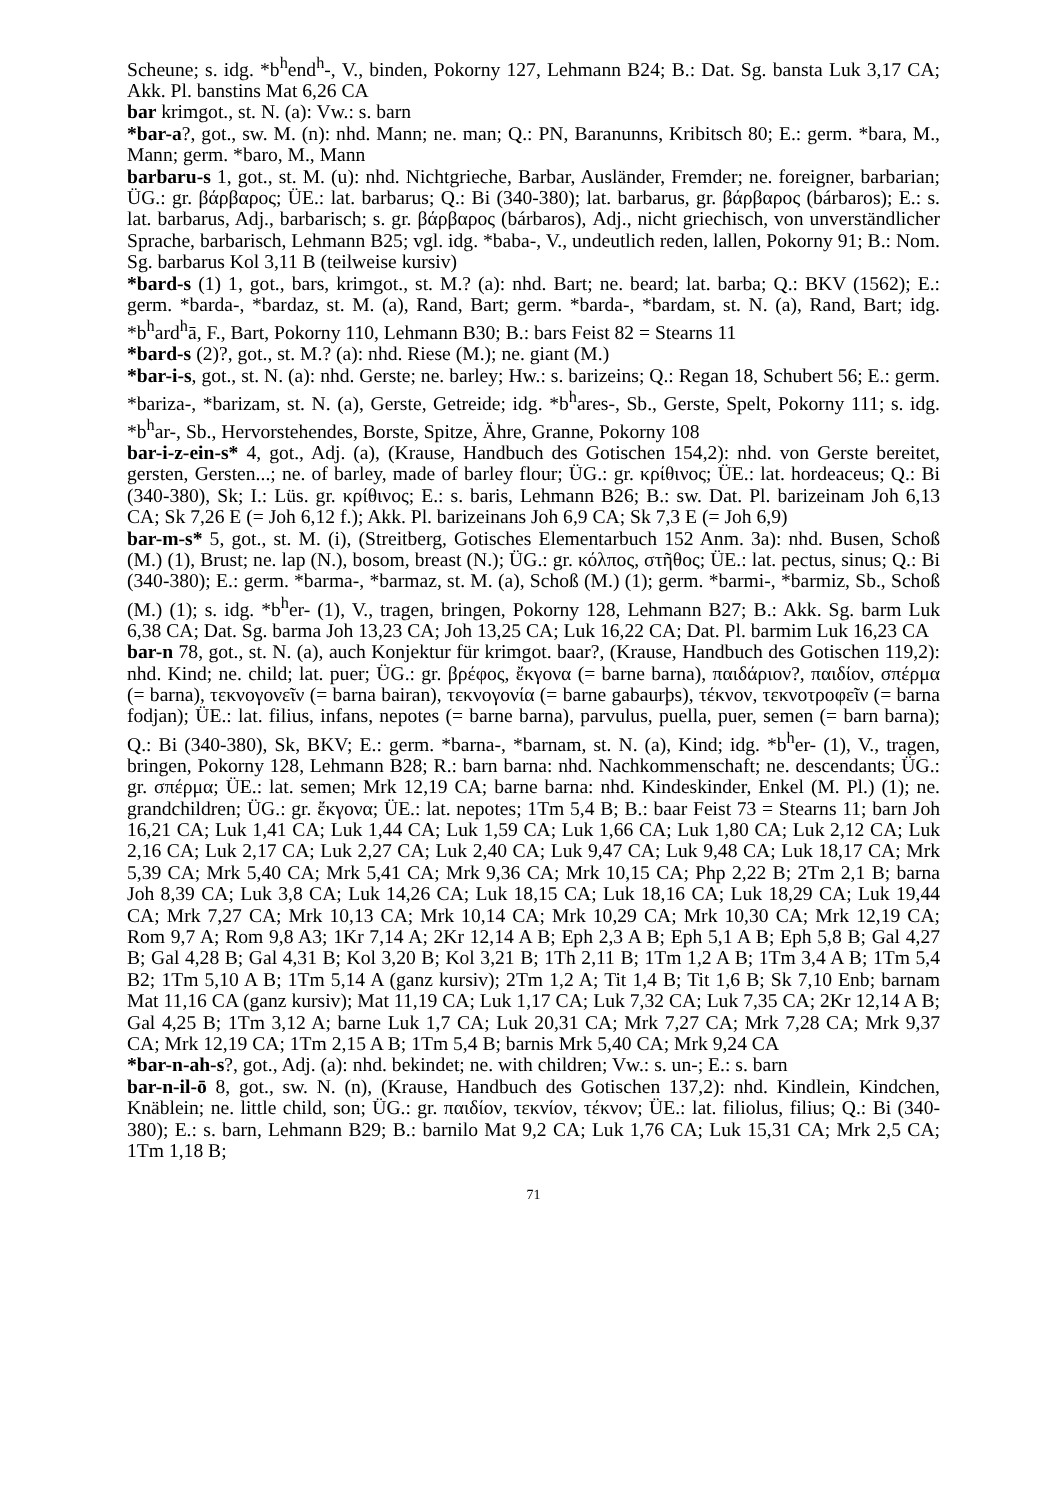Scheune; s. idg. *b<sup>h</sup>end<sup>h</sup>-, V., binden, Pokorny 127, Lehmann B24; B.: Dat. Sg. bansta Luk 3,17 CA; Akk. Pl. banstins Mat 6,26 CA
bar krimgot., st. N. (a): Vw.: s. barn
*bar-a?, got., sw. M. (n): nhd. Mann; ne. man; Q.: PN, Baranunns, Kribitsch 80; E.: germ. *bara, M., Mann; germ. *baro, M., Mann
barbaru-s 1, got., st. M. (u): nhd. Nichtgrieche, Barbar, Ausländer, Fremder; ne. foreigner, barbarian; ÜG.: gr. βάρβαρος; ÜE.: lat. barbarus; Q.: Bi (340-380); lat. barbarus, gr. βάρβαρος (bárbaros); E.: s. lat. barbarus, Adj., barbarisch; s. gr. βάρβαρος (bárbaros), Adj., nicht griechisch, von unverständlicher Sprache, barbarisch, Lehmann B25; vgl. idg. *baba-, V., undeutlich reden, lallen, Pokorny 91; B.: Nom. Sg. barbarus Kol 3,11 B (teilweise kursiv)
*bard-s (1) 1, got., bars, krimgot., st. M.? (a): nhd. Bart; ne. beard; lat. barba; Q.: BKV (1562); E.: germ. *barda-, *bardaz, st. M. (a), Rand, Bart; germ. *barda-, *bardam, st. N. (a), Rand, Bart; idg. *b<sup>h</sup>ard<sup>h</sup>ā, F., Bart, Pokorny 110, Lehmann B30; B.: bars Feist 82 = Stearns 11
*bard-s (2)?, got., st. M.? (a): nhd. Riese (M.); ne. giant (M.)
*bar-i-s, got., st. N. (a): nhd. Gerste; ne. barley; Hw.: s. barizeins; Q.: Regan 18, Schubert 56; E.: germ. *bariza-, *barizam, st. N. (a), Gerste, Getreide; idg. *b<sup>h</sup>ares-, Sb., Gerste, Spelt, Pokorny 111; s. idg. *b<sup>h</sup>ar-, Sb., Hervorstehendes, Borste, Spitze, Ähre, Granne, Pokorny 108
bar-i-z-ein-s* 4, got., Adj. (a), (Krause, Handbuch des Gotischen 154,2): nhd. von Gerste bereitet, gersten, Gersten...; ne. of barley, made of barley flour; ÜG.: gr. κρίθινος; ÜE.: lat. hordeaceus; Q.: Bi (340-380), Sk; I.: Lüs. gr. κρίθινος; E.: s. baris, Lehmann B26; B.: sw. Dat. Pl. barizeinam Joh 6,13 CA; Sk 7,26 E (= Joh 6,12 f.); Akk. Pl. barizeinans Joh 6,9 CA; Sk 7,3 E (= Joh 6,9)
bar-m-s* 5, got., st. M. (i), (Streitberg, Gotisches Elementarbuch 152 Anm. 3a): nhd. Busen, Schoß (M.) (1), Brust; ne. lap (N.), bosom, breast (N.); ÜG.: gr. κόλπος, στῆθος; ÜE.: lat. pectus, sinus; Q.: Bi (340-380); E.: germ. *barma-, *barmaz, st. M. (a), Schoß (M.) (1); germ. *barmi-, *barmiz, Sb., Schoß (M.) (1); s. idg. *b<sup>h</sup>er- (1), V., tragen, bringen, Pokorny 128, Lehmann B27; B.: Akk. Sg. barm Luk 6,38 CA; Dat. Sg. barma Joh 13,23 CA; Joh 13,25 CA; Luk 16,22 CA; Dat. Pl. barmim Luk 16,23 CA
bar-n 78, got., st. N. (a), auch Konjektur für krimgot. baar?, (Krause, Handbuch des Gotischen 119,2): nhd. Kind; ne. child; lat. puer; ÜG.: gr. βρέφος, ἔκγονα (= barne barna), παιδάριον?, παιδίον, σπέρμα (= barna), τεκνογονεῖν (= barna bairan), τεκνογονία (= barne gabaurþs), τέκνον, τεκνοτροφεῖν (= barna fodjan); ÜE.: lat. filius, infans, nepotes (= barne barna), parvulus, puella, puer, semen (= barn barna); Q.: Bi (340-380), Sk, BKV; E.: germ. *barna-, *barnam, st. N. (a), Kind; idg. *b<sup>h</sup>er- (1), V., tragen, bringen, Pokorny 128, Lehmann B28; R.: barn barna: nhd. Nachkommenschaft; ne. descendants; ÜG.: gr. σπέρμα; ÜE.: lat. semen; Mrk 12,19 CA; barne barna: nhd. Kindeskinder, Enkel (M. Pl.) (1); ne. grandchildren; ÜG.: gr. ἔκγονα; ÜE.: lat. nepotes; 1Tm 5,4 B; B.: baar Feist 73 = Stearns 11; barn Joh 16,21 CA; Luk 1,41 CA; Luk 1,44 CA; Luk 1,59 CA; Luk 1,66 CA; Luk 1,80 CA; Luk 2,12 CA; Luk 2,16 CA; Luk 2,17 CA; Luk 2,27 CA; Luk 2,40 CA; Luk 9,47 CA; Luk 9,48 CA; Luk 18,17 CA; Mrk 5,39 CA; Mrk 5,40 CA; Mrk 5,41 CA; Mrk 9,36 CA; Mrk 10,15 CA; Php 2,22 B; 2Tm 2,1 B; barna Joh 8,39 CA; Luk 3,8 CA; Luk 14,26 CA; Luk 18,15 CA; Luk 18,16 CA; Luk 18,29 CA; Luk 19,44 CA; Mrk 7,27 CA; Mrk 10,13 CA; Mrk 10,14 CA; Mrk 10,29 CA; Mrk 10,30 CA; Mrk 12,19 CA; Rom 9,7 A; Rom 9,8 A3; 1Kr 7,14 A; 2Kr 12,14 A B; Eph 2,3 A B; Eph 5,1 A B; Eph 5,8 B; Gal 4,27 B; Gal 4,28 B; Gal 4,31 B; Kol 3,20 B; Kol 3,21 B; 1Th 2,11 B; 1Tm 1,2 A B; 1Tm 3,4 A B; 1Tm 5,4 B2; 1Tm 5,10 A B; 1Tm 5,14 A (ganz kursiv); 2Tm 1,2 A; Tit 1,4 B; Tit 1,6 B; Sk 7,10 Enb; barnam Mat 11,16 CA (ganz kursiv); Mat 11,19 CA; Luk 1,17 CA; Luk 7,32 CA; Luk 7,35 CA; 2Kr 12,14 A B; Gal 4,25 B; 1Tm 3,12 A; barne Luk 1,7 CA; Luk 20,31 CA; Mrk 7,27 CA; Mrk 7,28 CA; Mrk 9,37 CA; Mrk 12,19 CA; 1Tm 2,15 A B; 1Tm 5,4 B; barnis Mrk 5,40 CA; Mrk 9,24 CA
*bar-n-ah-s?, got., Adj. (a): nhd. bekindet; ne. with children; Vw.: s. un-; E.: s. barn
bar-n-il-ō 8, got., sw. N. (n), (Krause, Handbuch des Gotischen 137,2): nhd. Kindlein, Kindchen, Knäblein; ne. little child, son; ÜG.: gr. παιδίον, τεκνίον, τέκνον; ÜE.: lat. filiolus, filius; Q.: Bi (340-380); E.: s. barn, Lehmann B29; B.: barnilo Mat 9,2 CA; Luk 1,76 CA; Luk 15,31 CA; Mrk 2,5 CA; 1Tm 1,18 B;
71